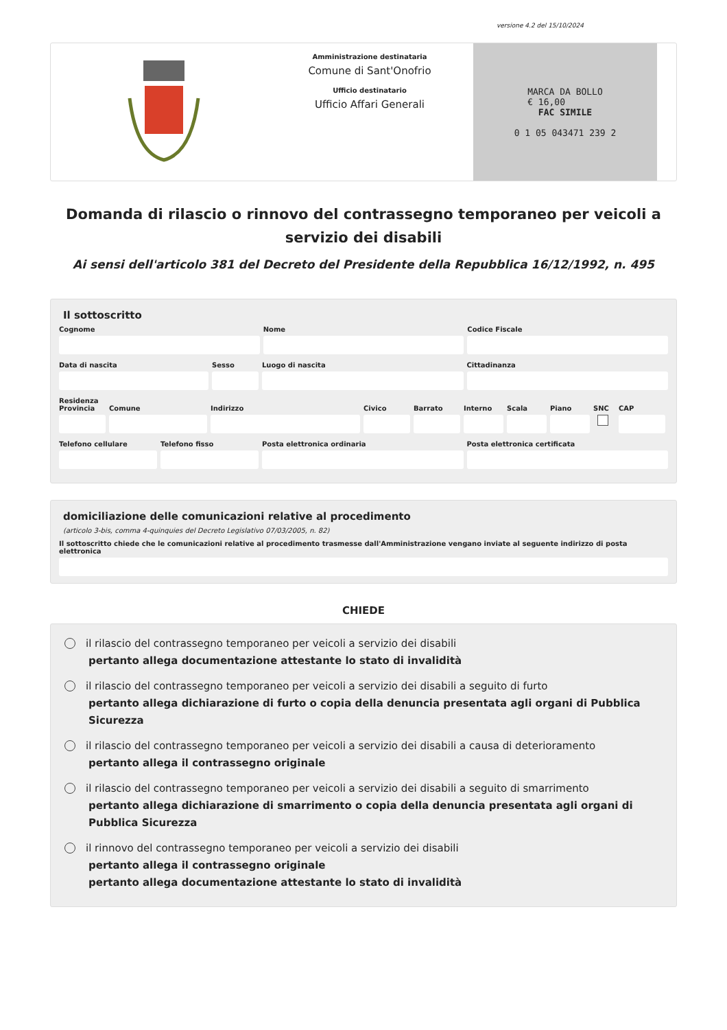versione 4.2 del 15/10/2024
Amministrazione destinataria
Comune di Sant'Onofrio
Ufficio destinatario
Ufficio Affari Generali
MARCA DA BOLLO
€ 16,00
FAC SIMILE
0 1 05 043471 239 2
Domanda di rilascio o rinnovo del contrassegno temporaneo per veicoli a servizio dei disabili
Ai sensi dell'articolo 381 del Decreto del Presidente della Repubblica 16/12/1992, n. 495
Il sottoscritto
Cognome Nome Codice Fiscale
Data di nascita Sesso Luogo di nascita Cittadinanza
Residenza
Provincia Comune Indirizzo Civico Barrato Interno Scala Piano SNC CAP
Telefono cellulare Telefono fisso Posta elettronica ordinaria Posta elettronica certificata
domiciliazione delle comunicazioni relative al procedimento
(articolo 3-bis, comma 4-quinquies del Decreto Legislativo 07/03/2005, n. 82)
Il sottoscritto chiede che le comunicazioni relative al procedimento trasmesse dall'Amministrazione vengano inviate al seguente indirizzo di posta elettronica
CHIEDE
il rilascio del contrassegno temporaneo per veicoli a servizio dei disabili
pertanto allega documentazione attestante lo stato di invalidità
il rilascio del contrassegno temporaneo per veicoli a servizio dei disabili a seguito di furto
pertanto allega dichiarazione di furto o copia della denuncia presentata agli organi di Pubblica Sicurezza
il rilascio del contrassegno temporaneo per veicoli a servizio dei disabili a causa di deterioramento
pertanto allega il contrassegno originale
il rilascio del contrassegno temporaneo per veicoli a servizio dei disabili a seguito di smarrimento
pertanto allega dichiarazione di smarrimento o copia della denuncia presentata agli organi di Pubblica Sicurezza
il rinnovo del contrassegno temporaneo per veicoli a servizio dei disabili
pertanto allega il contrassegno originale
pertanto allega documentazione attestante lo stato di invalidità